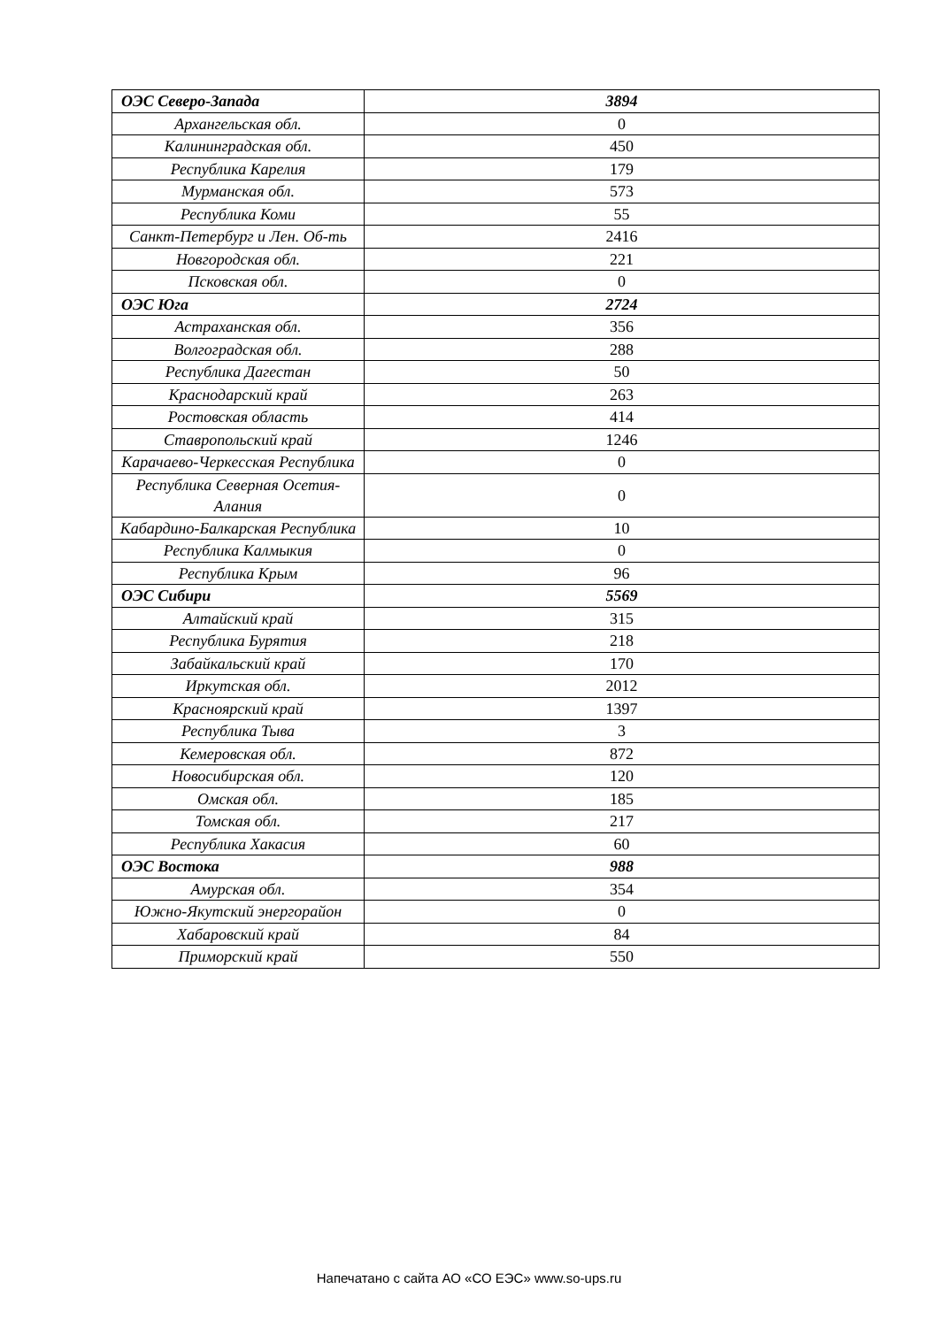| ОЭС Северо-Запада | 3894 |
| Архангельская обл. | 0 |
| Калининградская обл. | 450 |
| Республика Карелия | 179 |
| Мурманская обл. | 573 |
| Республика Коми | 55 |
| Санкт-Петербург и Лен. Об-ть | 2416 |
| Новгородская обл. | 221 |
| Псковская обл. | 0 |
| ОЭС Юга | 2724 |
| Астраханская обл. | 356 |
| Волгоградская обл. | 288 |
| Республика Дагестан | 50 |
| Краснодарский край | 263 |
| Ростовская область | 414 |
| Ставропольский край | 1246 |
| Карачаево-Черкесская Республика | 0 |
| Республика Северная Осетия-Алания | 0 |
| Кабардино-Балкарская Республика | 10 |
| Республика Калмыкия | 0 |
| Республика Крым | 96 |
| ОЭС Сибири | 5569 |
| Алтайский край | 315 |
| Республика Бурятия | 218 |
| Забайкальский край | 170 |
| Иркутская обл. | 2012 |
| Красноярский край | 1397 |
| Республика Тыва | 3 |
| Кемеровская обл. | 872 |
| Новосибирская обл. | 120 |
| Омская обл. | 185 |
| Томская обл. | 217 |
| Республика Хакасия | 60 |
| ОЭС Востока | 988 |
| Амурская обл. | 354 |
| Южно-Якутский энергорайон | 0 |
| Хабаровский край | 84 |
| Приморский край | 550 |
Напечатано с сайта АО «СО ЕЭС» www.so-ups.ru